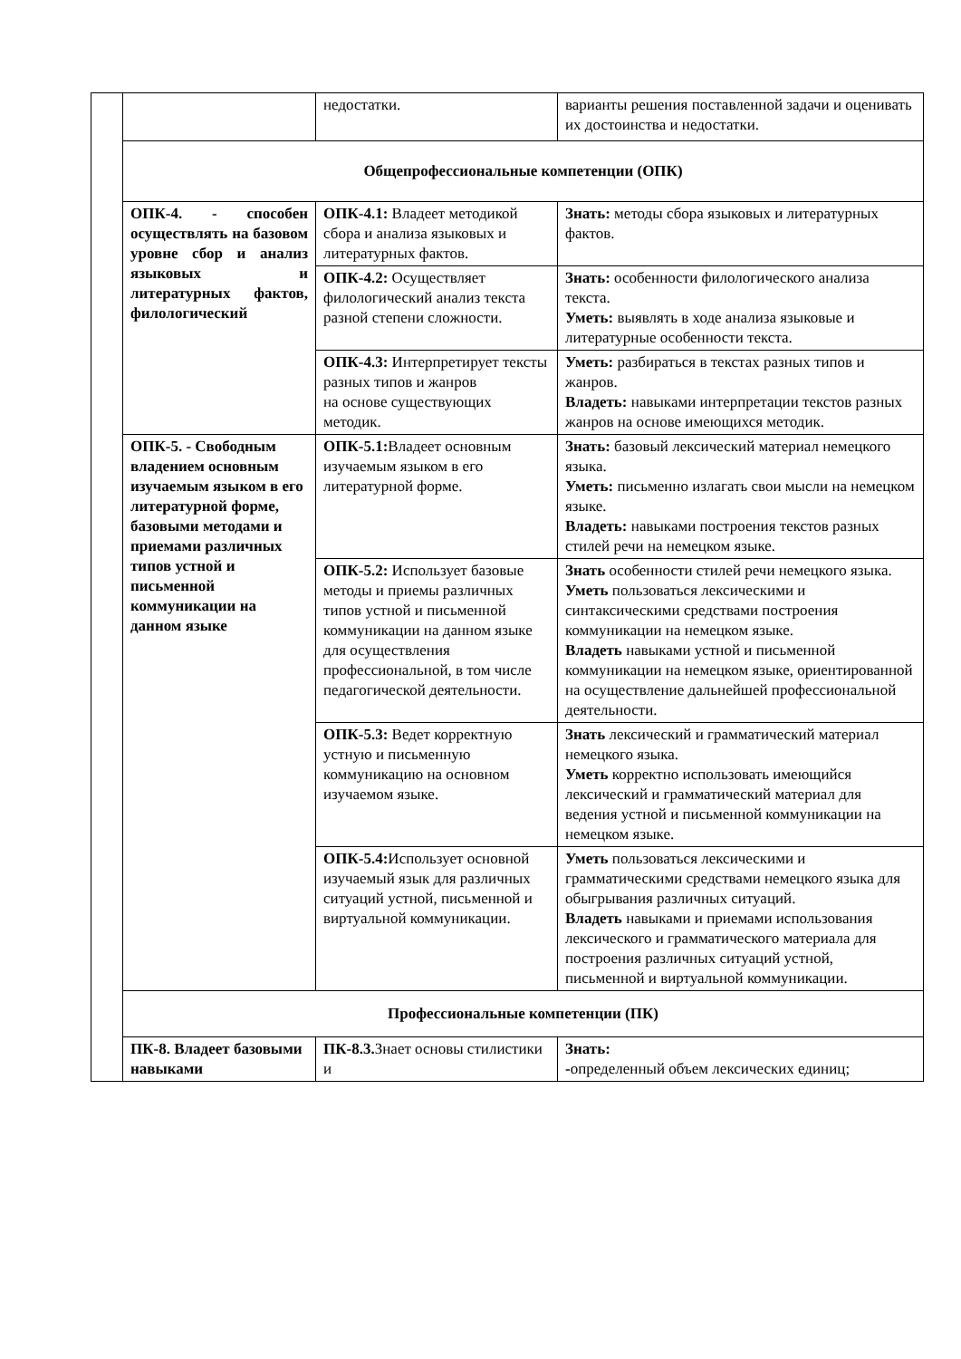| | | недостатки. | варианты решения поставленной задачи и оценивать их достоинства и недостатки. |
| | Общепрофессиональные компетенции (ОПК) | | |
| | ОПК-4. - способен осуществлять на базовом уровне сбор и анализ языковых и литературных фактов, филологический | ОПК-4.1: Владеет методикой сбора и анализа языковых и литературных фактов. | Знать: методы сбора языковых и литературных фактов. |
| | | ОПК-4.2: Осуществляет филологический анализ текста разной степени сложности. | Знать: особенности филологического анализа текста. Уметь: выявлять в ходе анализа языковые и литературные особенности текста. |
| | | ОПК-4.3: Интерпретирует тексты разных типов и жанров на основе существующих методик. | Уметь: разбираться в текстах разных типов и жанров. Владеть: навыками интерпретации текстов разных жанров на основе имеющихся методик. |
| | ОПК-5. - Свободным владением основным изучаемым языком в его литературной форме, базовыми методами и приемами различных типов устной и письменной коммуникации на данном языке | ОПК-5.1: Владеет основным изучаемым языком в его литературной форме. | Знать: базовый лексический материал немецкого языка. Уметь: письменно излагать свои мысли на немецком языке. Владеть: навыками построения текстов разных стилей речи на немецком языке. |
| | | ОПК-5.2: Использует базовые методы и приемы различных типов устной и письменной коммуникации на данном языке для осуществления профессиональной, в том числе педагогической деятельности. | Знать особенности стилей речи немецкого языка. Уметь пользоваться лексическими и синтаксическими средствами построения коммуникации на немецком языке. Владеть навыками устной и письменной коммуникации на немецком языке, ориентированной на осуществление дальнейшей профессиональной деятельности. |
| | | ОПК-5.3: Ведет корректную устную и письменную коммуникацию на основном изучаемом языке. | Знать лексический и грамматический материал немецкого языка. Уметь корректно использовать имеющийся лексический и грамматический материал для ведения устной и письменной коммуникации на немецком языке. |
| | | ОПК-5.4: Использует основной изучаемый язык для различных ситуаций устной, письменной и виртуальной коммуникации. | Уметь пользоваться лексическими и грамматическими средствами немецкого языка для обыгрывания различных ситуаций. Владеть навыками и приемами использования лексического и грамматического материала для построения различных ситуаций устной, письменной и виртуальной коммуникации. |
| | Профессиональные компетенции (ПК) | | |
| | ПК-8. Владеет базовыми навыками | ПК-8.3. Знает основы стилистики и | Знать: - определенный объем лексических единиц; |